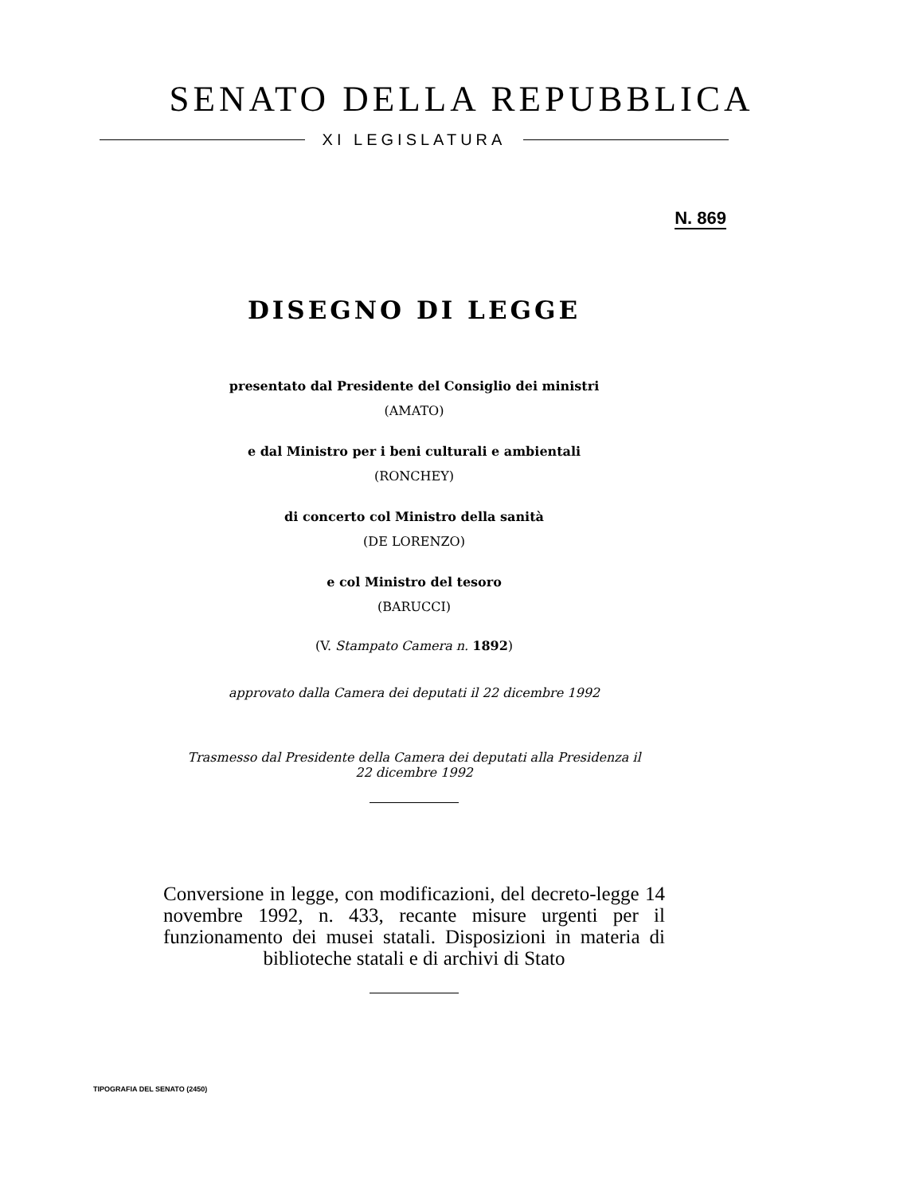SENATO DELLA REPUBBLICA
XI LEGISLATURA
N. 869
DISEGNO DI LEGGE
presentato dal Presidente del Consiglio dei ministri
(AMATO)
e dal Ministro per i beni culturali e ambientali
(RONCHEY)
di concerto col Ministro della sanità
(DE LORENZO)
e col Ministro del tesoro
(BARUCCI)
(V. Stampato Camera n. 1892)
approvato dalla Camera dei deputati il 22 dicembre 1992
Trasmesso dal Presidente della Camera dei deputati alla Presidenza il
22 dicembre 1992
Conversione in legge, con modificazioni, del decreto-legge 14 novembre 1992, n. 433, recante misure urgenti per il funzionamento dei musei statali. Disposizioni in materia di biblioteche statali e di archivi di Stato
TIPOGRAFIA DEL SENATO (2450)